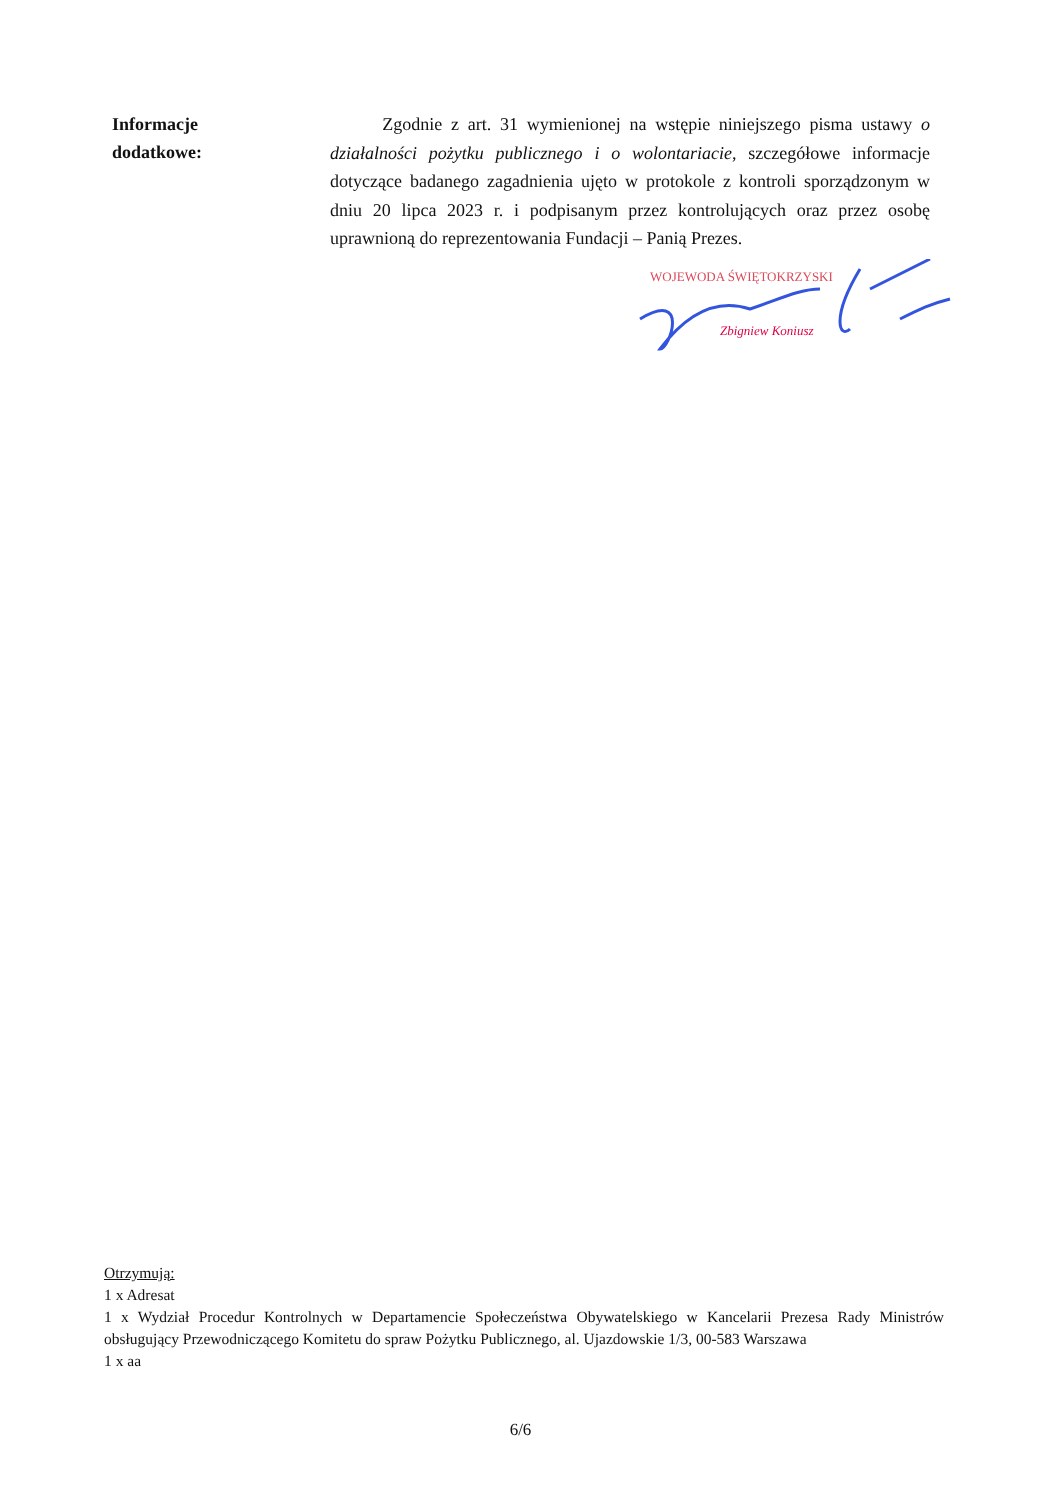Informacje
dodatkowe:
Zgodnie z art. 31 wymienionej na wstępie niniejszego pisma ustawy o działalności pożytku publicznego i o wolontariacie, szczegółowe informacje dotyczące badanego zagadnienia ujęto w protokole z kontroli sporządzonym w dniu 20 lipca 2023 r. i podpisanym przez kontrolujących oraz przez osobę uprawnioną do reprezentowania Fundacji – Panią Prezes.
WOJEWODA ŚWIĘTOKRZYSKI
Zbigniew Koniusz
Otrzymują:
1 x Adresat
1 x Wydział Procedur Kontrolnych w Departamencie Społeczeństwa Obywatelskiego w Kancelarii Prezesa Rady Ministrów obsługujący Przewodniczącego Komitetu do spraw Pożytku Publicznego, al. Ujazdowskie 1/3, 00-583 Warszawa
1 x aa
6/6